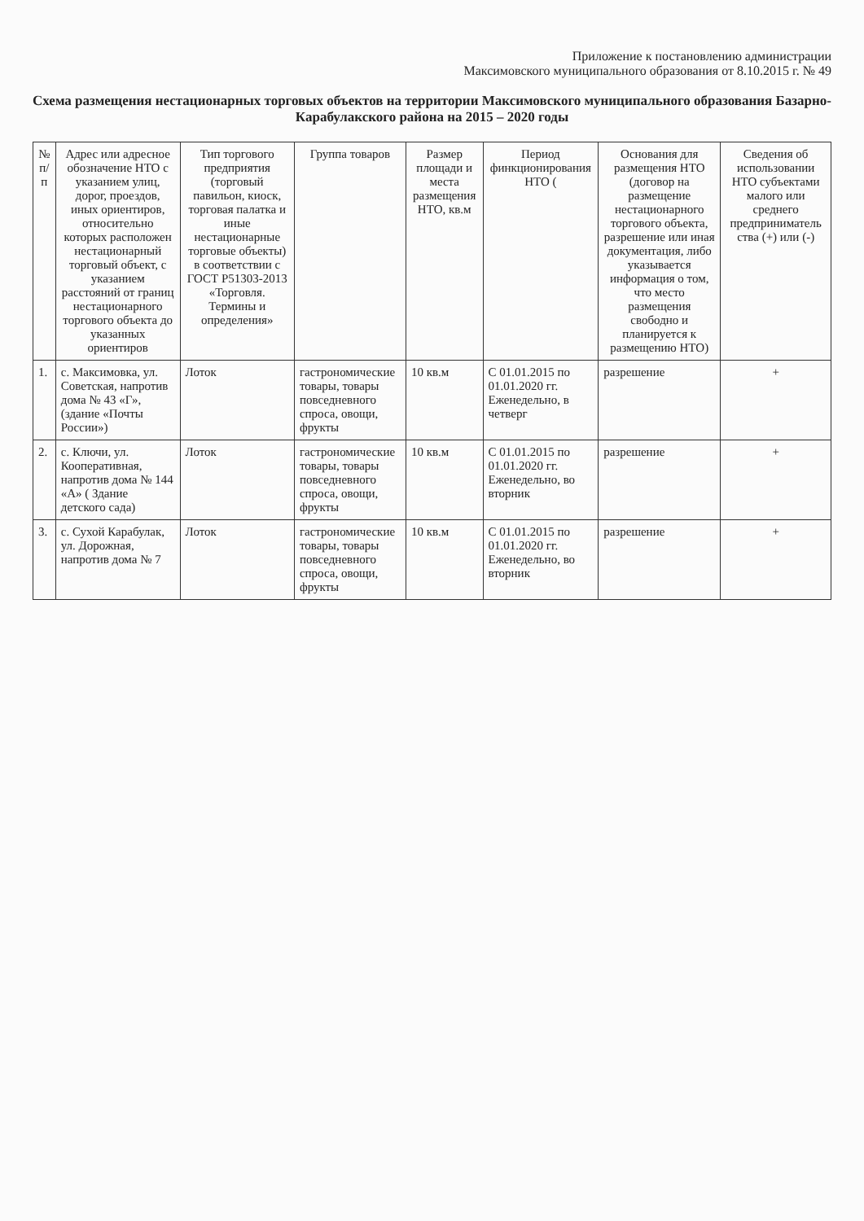Приложение к постановлению администрации
Максимовского муниципального образования от 8.10.2015 г. № 49
Схема размещения нестационарных торговых объектов на территории Максимовского муниципального образования Базарно-Карабулакского района на 2015 – 2020 годы
| № п/п | Адрес или адресное обозначение НТО с указанием улиц, дорог, проездов, иных ориентиров, относительно которых расположен нестационарный торговый объект, с указанием расстояний от границ нестационарного торгового объекта до указанных ориентиров | Тип торгового предприятия (торговый павильон, киоск, торговая палатка и иные нестационарные торговые объекты) в соответствии с ГОСТ Р51303-2013 «Торговля. Термины и определения» | Группа товаров | Размер площади и места размещения НТО, кв.м | Период финкционирования НТО ( | Основания для размещения НТО (договор на размещение нестационарного торгового объекта, разрешение или иная документация, либо указывается информация о том, что место размещения свободно и планируется к размещению НТО) | Сведения об использовании НТО субъектами малого или среднего предприниматель ства (+) или (-) |
| --- | --- | --- | --- | --- | --- | --- | --- |
| 1. | с. Максимовка, ул. Советская, напротив дома № 43 «Г», (здание «Почты России») | Лоток | гастрономические товары, товары повседневного спроса, овощи, фрукты | 10 кв.м | С 01.01.2015 по 01.01.2020 гг. Еженедельно, в четверг | разрешение | + |
| 2. | с. Ключи, ул. Кооперативная, напротив дома № 144 «А» ( Здание детского сада) | Лоток | гастрономические товары, товары повседневного спроса, овощи, фрукты | 10 кв.м | С 01.01.2015 по 01.01.2020 гг. Еженедельно, во вторник | разрешение | + |
| 3. | с. Сухой Карабулак, ул. Дорожная, напротив дома № 7 | Лоток | гастрономические товары, товары повседневного спроса, овощи, фрукты | 10 кв.м | С 01.01.2015 по 01.01.2020 гг. Еженедельно, во вторник | разрешение | + |